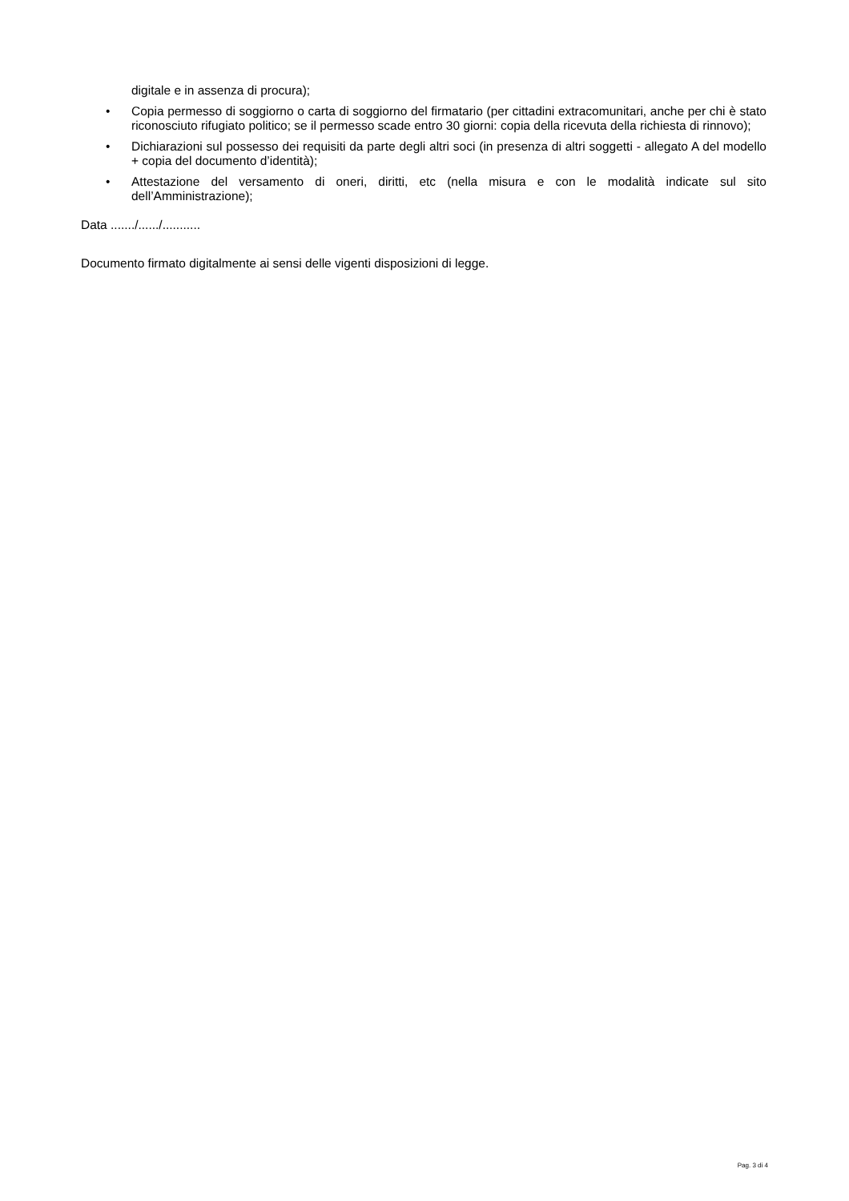digitale e in assenza di procura);
• Copia permesso di soggiorno o carta di soggiorno del firmatario (per cittadini extracomunitari, anche per chi è stato riconosciuto rifugiato politico; se il permesso scade entro 30 giorni: copia della ricevuta della richiesta di rinnovo);
• Dichiarazioni sul possesso dei requisiti da parte degli altri soci (in presenza di altri soggetti - allegato A del modello + copia del documento d’identità);
• Attestazione del versamento di oneri, diritti, etc (nella misura e con le modalità indicate sul sito dell’Amministrazione);
Data ......./....../...........
Documento firmato digitalmente ai sensi delle vigenti disposizioni di legge.
Pag. 3 di 4